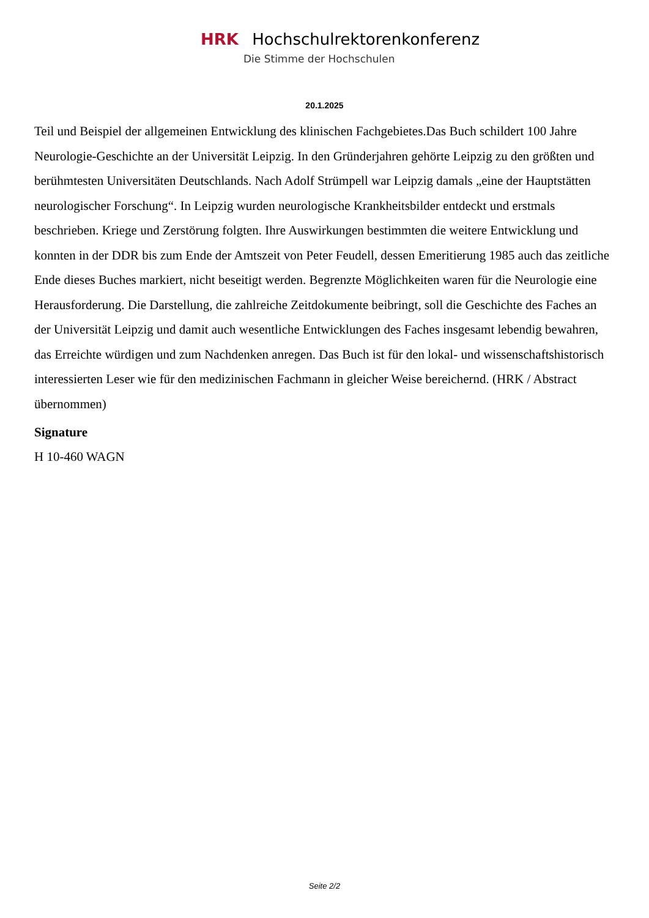HRK Hochschulrektorenkonferenz
Die Stimme der Hochschulen
20.1.2025
Teil und Beispiel der allgemeinen Entwicklung des klinischen Fachgebietes.Das Buch schildert 100 Jahre Neurologie-Geschichte an der Universität Leipzig. In den Gründerjahren gehörte Leipzig zu den größten und berühmtesten Universitäten Deutschlands. Nach Adolf Strümpell war Leipzig damals „eine der Hauptstätten neurologischer Forschung“. In Leipzig wurden neurologische Krankheitsbilder entdeckt und erstmals beschrieben. Kriege und Zerstörung folgten. Ihre Auswirkungen bestimmten die weitere Entwicklung und konnten in der DDR bis zum Ende der Amtszeit von Peter Feudell, dessen Emeritierung 1985 auch das zeitliche Ende dieses Buches markiert, nicht beseitigt werden. Begrenzte Möglichkeiten waren für die Neurologie eine Herausforderung. Die Darstellung, die zahlreiche Zeitdokumente beibringt, soll die Geschichte des Faches an der Universität Leipzig und damit auch wesentliche Entwicklungen des Faches insgesamt lebendig bewahren, das Erreichte würdigen und zum Nachdenken anregen. Das Buch ist für den lokal- und wissenschaftshistorisch interessierten Leser wie für den medizinischen Fachmann in gleicher Weise bereichernd. (HRK / Abstract übernommen)
Signature
H 10-460 WAGN
Seite 2/2